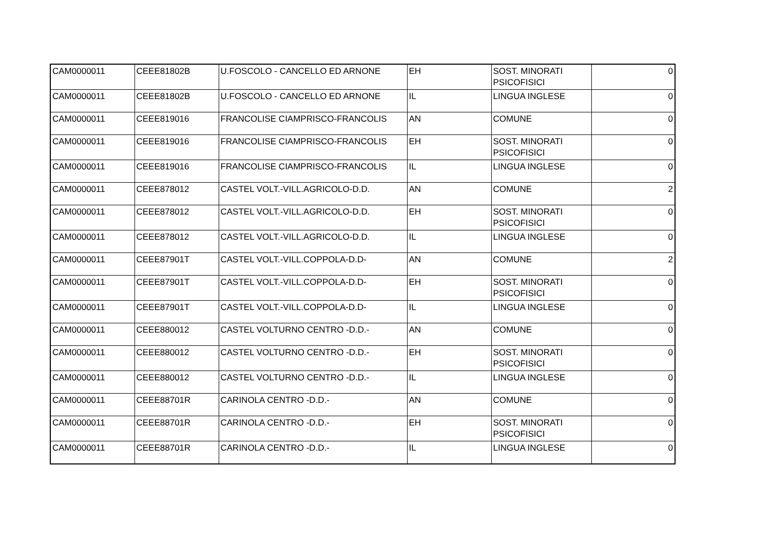| CAM0000011 | CEEE81802B | U.FOSCOLO - CANCELLO ED ARNONE | EH | SOST. MINORATI PSICOFISICI | 0 |
| CAM0000011 | CEEE81802B | U.FOSCOLO - CANCELLO ED ARNONE | IL | LINGUA INGLESE | 0 |
| CAM0000011 | CEEE819016 | FRANCOLISE CIAMPRISCO-FRANCOLIS | AN | COMUNE | 0 |
| CAM0000011 | CEEE819016 | FRANCOLISE CIAMPRISCO-FRANCOLIS | EH | SOST. MINORATI PSICOFISICI | 0 |
| CAM0000011 | CEEE819016 | FRANCOLISE CIAMPRISCO-FRANCOLIS | IL | LINGUA INGLESE | 0 |
| CAM0000011 | CEEE878012 | CASTEL VOLT.-VILL.AGRICOLO-D.D. | AN | COMUNE | 2 |
| CAM0000011 | CEEE878012 | CASTEL VOLT.-VILL.AGRICOLO-D.D. | EH | SOST. MINORATI PSICOFISICI | 0 |
| CAM0000011 | CEEE878012 | CASTEL VOLT.-VILL.AGRICOLO-D.D. | IL | LINGUA INGLESE | 0 |
| CAM0000011 | CEEE87901T | CASTEL VOLT.-VILL.COPPOLA-D.D- | AN | COMUNE | 2 |
| CAM0000011 | CEEE87901T | CASTEL VOLT.-VILL.COPPOLA-D.D- | EH | SOST. MINORATI PSICOFISICI | 0 |
| CAM0000011 | CEEE87901T | CASTEL VOLT.-VILL.COPPOLA-D.D- | IL | LINGUA INGLESE | 0 |
| CAM0000011 | CEEE880012 | CASTEL VOLTURNO CENTRO -D.D.- | AN | COMUNE | 0 |
| CAM0000011 | CEEE880012 | CASTEL VOLTURNO CENTRO -D.D.- | EH | SOST. MINORATI PSICOFISICI | 0 |
| CAM0000011 | CEEE880012 | CASTEL VOLTURNO CENTRO -D.D.- | IL | LINGUA INGLESE | 0 |
| CAM0000011 | CEEE88701R | CARINOLA CENTRO -D.D.- | AN | COMUNE | 0 |
| CAM0000011 | CEEE88701R | CARINOLA CENTRO -D.D.- | EH | SOST. MINORATI PSICOFISICI | 0 |
| CAM0000011 | CEEE88701R | CARINOLA CENTRO -D.D.- | IL | LINGUA INGLESE | 0 |